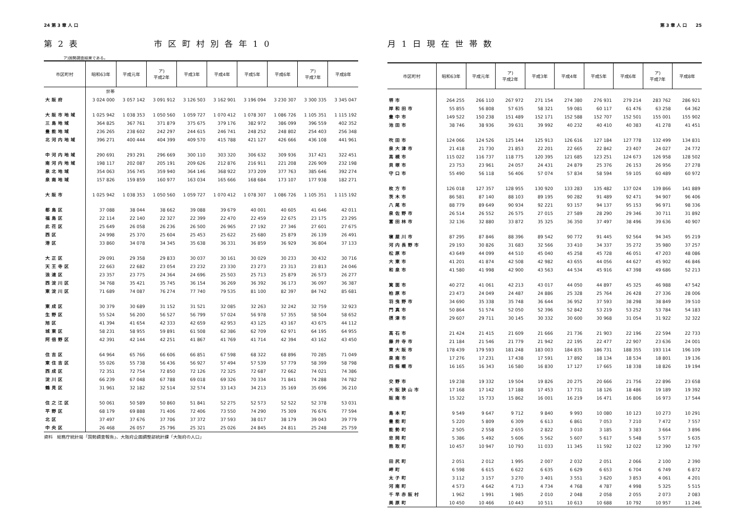24 第 3 章 人 口
第2表　　　　　市区町村別各年10
ア)国勢調査結果である。
| 市区町村 | 昭和63年 | 平成元年 | ア) 平成2年 | 平成3年 | 平成4年 | 平成5年 | 平成6年 | ア) 平成7年 | 平成8年 |
| --- | --- | --- | --- | --- | --- | --- | --- | --- | --- |
| | 世帯 | | | | | | | | |
| 大阪府 | 3 024 000 | 3 057 142 | 3 091 912 | 3 126 503 | 3 162 901 | 3 196 094 | 3 230 307 | 3 300 335 | 3 345 047 |
| 大阪市地域 | 1 025 942 | 1 038 353 | 1 050 560 | 1 059 727 | 1 070 412 | 1 078 307 | 1 086 726 | 1 105 351 | 1 115 192 |
| 三島地域 | 364 825 | 367 761 | 371 879 | 375 675 | 379 176 | 382 972 | 386 099 | 396 559 | 402 352 |
| 豊能地域 | 236 265 | 238 602 | 242 297 | 244 615 | 246 741 | 248 252 | 248 802 | 254 403 | 256 348 |
| 北河内地域 | 396 271 | 400 444 | 404 399 | 409 570 | 415 788 | 421 127 | 426 666 | 436 108 | 441 961 |
| 中河内地域 | 290 691 | 293 291 | 296 669 | 300 110 | 303 320 | 306 632 | 309 936 | 317 421 | 322 451 |
| 南河内地域 | 198 117 | 202 087 | 205 191 | 209 626 | 212 876 | 216 911 | 221 208 | 226 909 | 232 198 |
| 泉北地域 | 354 063 | 356 745 | 359 940 | 364 146 | 368 922 | 373 209 | 377 763 | 385 646 | 392 274 |
| 泉南地域 | 157 826 | 159 859 | 160 977 | 163 034 | 165 666 | 168 684 | 173 107 | 177 938 | 182 271 |
| 大阪市 | 1 025 942 | 1 038 353 | 1 050 560 | 1 059 727 | 1 070 412 | 1 078 307 | 1 086 726 | 1 105 351 | 1 115 192 |
| 都島区 | 37 088 | 38 044 | 38 662 | 39 088 | 39 679 | 40 001 | 40 605 | 41 646 | 42 011 |
| 福島区 | 22 114 | 22 140 | 22 327 | 22 399 | 22 470 | 22 459 | 22 675 | 23 175 | 23 295 |
| 此花区 | 25 649 | 26 058 | 26 236 | 26 500 | 26 965 | 27 192 | 27 346 | 27 601 | 27 675 |
| 西区 | 24 998 | 25 370 | 25 604 | 25 453 | 25 622 | 25 680 | 25 879 | 26 139 | 26 491 |
| 港区 | 33 860 | 34 078 | 34 345 | 35 638 | 36 331 | 36 859 | 36 929 | 36 804 | 37 133 |
| 大正区 | 29 091 | 29 358 | 29 833 | 30 037 | 30 161 | 30 029 | 30 233 | 30 432 | 30 716 |
| 天王寺区 | 22 663 | 22 682 | 23 054 | 23 232 | 23 330 | 23 273 | 23 313 | 23 813 | 24 046 |
| 浪速区 | 23 357 | 23 775 | 24 364 | 24 696 | 25 503 | 25 713 | 25 879 | 26 573 | 26 277 |
| 西淀川区 | 34 768 | 35 421 | 35 745 | 36 154 | 36 269 | 36 392 | 36 173 | 36 097 | 36 387 |
| 東淀川区 | 71 689 | 74 087 | 76 274 | 77 740 | 79 535 | 81 100 | 82 397 | 84 742 | 85 681 |
| 東成区 | 30 379 | 30 689 | 31 152 | 31 521 | 32 085 | 32 263 | 32 242 | 32 759 | 32 923 |
| 生野区 | 55 524 | 56 200 | 56 527 | 56 799 | 57 024 | 56 978 | 57 355 | 58 504 | 58 652 |
| 旭区 | 41 394 | 41 654 | 42 333 | 42 659 | 42 953 | 43 125 | 43 167 | 43 675 | 44 112 |
| 城東区 | 58 231 | 58 955 | 59 891 | 61 508 | 62 386 | 62 709 | 62 971 | 64 195 | 64 955 |
| 阿倍野区 | 42 391 | 42 144 | 42 251 | 41 867 | 41 769 | 41 714 | 42 394 | 43 162 | 43 450 |
| 住吉区 | 64 964 | 65 766 | 66 606 | 66 851 | 67 598 | 68 322 | 68 896 | 70 285 | 71 049 |
| 東住吉区 | 55 026 | 55 738 | 56 436 | 56 927 | 57 494 | 57 539 | 57 779 | 58 399 | 58 798 |
| 西成区 | 72 351 | 72 754 | 72 850 | 72 126 | 72 325 | 72 687 | 72 662 | 74 021 | 74 386 |
| 淀川区 | 66 239 | 67 048 | 67 788 | 69 018 | 69 326 | 70 334 | 71 841 | 74 288 | 74 782 |
| 鶴見区 | 31 961 | 32 182 | 32 514 | 32 574 | 33 143 | 34 213 | 35 169 | 35 696 | 36 210 |
| 住之江区 | 50 061 | 50 589 | 50 860 | 51 841 | 52 275 | 52 573 | 52 522 | 52 378 | 53 031 |
| 平野区 | 68 179 | 69 888 | 71 406 | 72 406 | 73 550 | 74 290 | 75 309 | 76 676 | 77 594 |
| 北区 | 37 497 | 37 676 | 37 706 | 37 372 | 37 593 | 38 017 | 38 179 | 39 043 | 39 779 |
| 中央区 | 26 468 | 26 057 | 25 796 | 25 321 | 25 026 | 24 845 | 24 811 | 25 248 | 25 759 |
資料　総務庁統計局「国勢調査報告」、大阪府企画調整部統計課「大阪府の人口」
第 3 章 人 口　　25
月1日現在世帯数
| 市区町村 | 昭和63年 | 平成元年 | ア) 平成2年 | 平成3年 | 平成4年 | 平成5年 | 平成6年 | ア) 平成7年 | 平成8年 |
| --- | --- | --- | --- | --- | --- | --- | --- | --- | --- |
| 堺市 | 264 255 | 266 110 | 267 972 | 271 154 | 274 380 | 276 931 | 279 214 | 283 762 | 286 921 |
| 岸和田市 | 55 855 | 56 808 | 57 635 | 58 321 | 59 081 | 60 117 | 61 476 | 63 258 | 64 362 |
| 豊中市 | 149 522 | 150 238 | 151 489 | 152 171 | 152 588 | 152 707 | 152 501 | 155 001 | 155 902 |
| 池田市 | 38 746 | 38 936 | 39 631 | 39 992 | 40 232 | 40 410 | 40 383 | 41 278 | 41 451 |
| 吹田市 | 124 066 | 124 526 | 125 144 | 125 913 | 126 616 | 127 184 | 127 778 | 132 499 | 134 831 |
| 泉大津市 | 21 418 | 21 730 | 21 853 | 22 201 | 22 665 | 22 842 | 23 407 | 24 027 | 24 772 |
| 高槻市 | 115 022 | 116 737 | 118 775 | 120 395 | 121 685 | 123 251 | 124 673 | 126 958 | 128 502 |
| 貝塚市 | 23 753 | 23 961 | 24 057 | 24 431 | 24 879 | 25 376 | 26 153 | 26 956 | 27 278 |
| 守口市 | 55 490 | 56 118 | 56 406 | 57 074 | 57 834 | 58 594 | 59 105 | 60 489 | 60 972 |
| 枚方市 | 126 018 | 127 357 | 128 955 | 130 920 | 133 283 | 135 482 | 137 024 | 139 866 | 141 889 |
| 茨木市 | 86 581 | 87 140 | 88 103 | 89 195 | 90 282 | 91 489 | 92 471 | 94 907 | 96 406 |
| 八尾市 | 88 779 | 89 649 | 90 934 | 92 221 | 93 157 | 94 137 | 95 153 | 96 971 | 98 336 |
| 泉佐野市 | 26 514 | 26 552 | 26 575 | 27 015 | 27 589 | 28 290 | 29 346 | 30 711 | 31 892 |
| 富田林市 | 32 136 | 32 880 | 33 872 | 35 325 | 36 350 | 37 497 | 38 496 | 39 636 | 40 907 |
| 寝屋川市 | 87 295 | 87 846 | 88 396 | 89 542 | 90 772 | 91 445 | 92 564 | 94 345 | 95 219 |
| 河内長野市 | 29 193 | 30 826 | 31 683 | 32 566 | 33 410 | 34 337 | 35 272 | 35 980 | 37 257 |
| 松原市 | 43 649 | 44 099 | 44 510 | 45 040 | 45 258 | 45 728 | 46 051 | 47 203 | 48 086 |
| 大東市 | 41 201 | 41 874 | 42 508 | 42 982 | 43 655 | 44 056 | 44 627 | 45 902 | 46 846 |
| 和泉市 | 41 580 | 41 998 | 42 900 | 43 563 | 44 534 | 45 916 | 47 398 | 49 686 | 52 213 |
| 箕面市 | 40 272 | 41 061 | 42 213 | 43 017 | 44 050 | 44 897 | 45 325 | 46 988 | 47 542 |
| 柏原市 | 23 473 | 24 049 | 24 487 | 24 886 | 25 328 | 25 764 | 26 428 | 27 336 | 28 006 |
| 羽曳野市 | 34 690 | 35 338 | 35 748 | 36 644 | 36 952 | 37 593 | 38 298 | 38 849 | 39 510 |
| 門真市 | 50 864 | 51 574 | 52 050 | 52 396 | 52 842 | 53 219 | 53 252 | 53 784 | 54 183 |
| 摂津市 | 29 607 | 29 711 | 30 145 | 30 332 | 30 600 | 30 968 | 31 054 | 31 922 | 32 322 |
| 高石市 | 21 424 | 21 415 | 21 609 | 21 666 | 21 736 | 21 903 | 22 196 | 22 594 | 22 733 |
| 藤井寺市 | 21 184 | 21 546 | 21 779 | 21 942 | 22 195 | 22 477 | 22 907 | 23 636 | 24 001 |
| 東大阪市 | 178 439 | 179 593 | 181 248 | 183 003 | 184 835 | 186 731 | 188 355 | 193 114 | 196 109 |
| 泉南市 | 17 276 | 17 231 | 17 438 | 17 591 | 17 892 | 18 134 | 18 534 | 18 801 | 19 136 |
| 四條畷市 | 16 165 | 16 343 | 16 580 | 16 830 | 17 127 | 17 665 | 18 338 | 18 826 | 19 194 |
| 交野市 | 19 238 | 19 332 | 19 504 | 19 826 | 20 275 | 20 666 | 21 756 | 22 896 | 23 658 |
| 大阪狭山市 | 17 168 | 17 142 | 17 188 | 17 453 | 17 731 | 18 126 | 18 486 | 19 189 | 19 392 |
| 阪南市 | 15 322 | 15 733 | 15 862 | 16 001 | 16 219 | 16 471 | 16 806 | 16 973 | 17 544 |
| 島本町 | 9 549 | 9 647 | 9 712 | 9 840 | 9 993 | 10 080 | 10 123 | 10 273 | 10 291 |
| 豊能町 | 5 220 | 5 809 | 6 309 | 6 613 | 6 861 | 7 053 | 7 210 | 7 472 | 7 557 |
| 能勢町 | 2 505 | 2 558 | 2 655 | 2 822 | 3 010 | 3 185 | 3 383 | 3 664 | 3 896 |
| 忠岡町 | 5 386 | 5 492 | 5 606 | 5 562 | 5 607 | 5 617 | 5 548 | 5 577 | 5 635 |
| 熊取町 | 10 457 | 10 947 | 10 793 | 11 033 | 11 345 | 11 592 | 12 022 | 12 390 | 12 797 |
| 田尻町 | 2 051 | 2 012 | 1 995 | 2 007 | 2 032 | 2 051 | 2 066 | 2 100 | 2 390 |
| 岬町 | 6 598 | 6 615 | 6 622 | 6 635 | 6 629 | 6 653 | 6 704 | 6 749 | 6 872 |
| 太子町 | 3 112 | 3 157 | 3 270 | 3 401 | 3 551 | 3 620 | 3 853 | 4 061 | 4 201 |
| 河南町 | 4 573 | 4 642 | 4 713 | 4 734 | 4 768 | 4 787 | 4 998 | 5 325 | 5 515 |
| 千早赤阪村 | 1 962 | 1 991 | 1 985 | 2 010 | 2 048 | 2 058 | 2 055 | 2 073 | 2 083 |
| 美原町 | 10 450 | 10 466 | 10 443 | 10 511 | 10 613 | 10 688 | 10 792 | 10 957 | 11 246 |